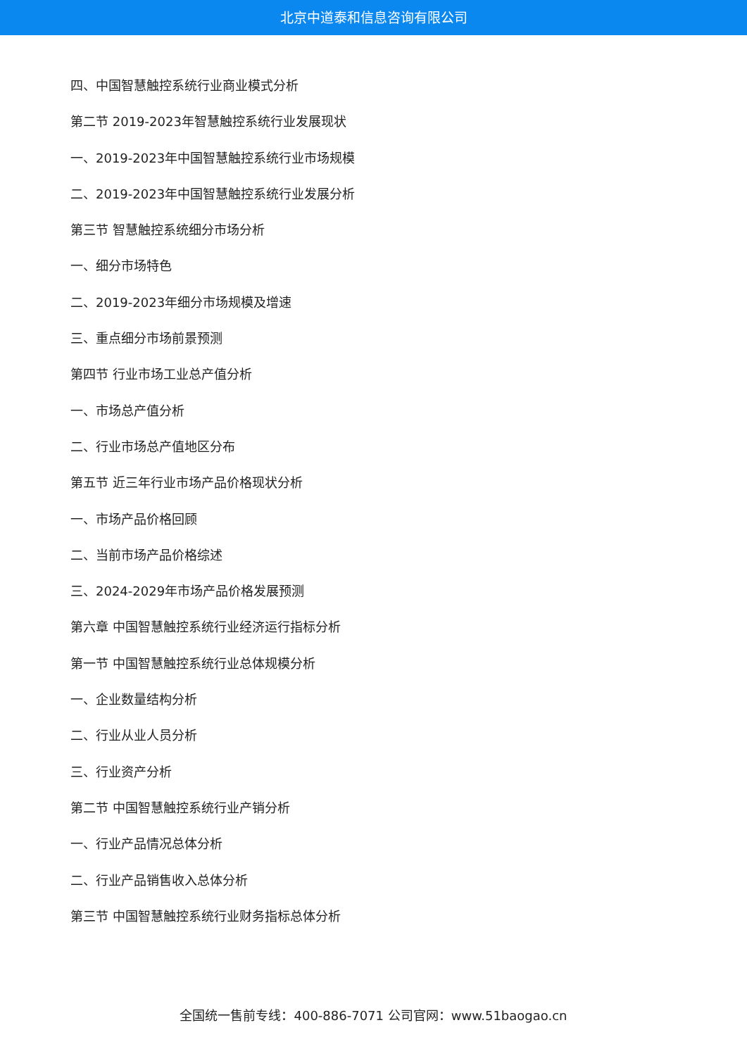北京中道泰和信息咨询有限公司
四、中国智慧触控系统行业商业模式分析
第二节 2019-2023年智慧触控系统行业发展现状
一、2019-2023年中国智慧触控系统行业市场规模
二、2019-2023年中国智慧触控系统行业发展分析
第三节 智慧触控系统细分市场分析
一、细分市场特色
二、2019-2023年细分市场规模及增速
三、重点细分市场前景预测
第四节 行业市场工业总产值分析
一、市场总产值分析
二、行业市场总产值地区分布
第五节 近三年行业市场产品价格现状分析
一、市场产品价格回顾
二、当前市场产品价格综述
三、2024-2029年市场产品价格发展预测
第六章 中国智慧触控系统行业经济运行指标分析
第一节 中国智慧触控系统行业总体规模分析
一、企业数量结构分析
二、行业从业人员分析
三、行业资产分析
第二节 中国智慧触控系统行业产销分析
一、行业产品情况总体分析
二、行业产品销售收入总体分析
第三节 中国智慧触控系统行业财务指标总体分析
全国统一售前专线：400-886-7071 公司官网：www.51baogao.cn